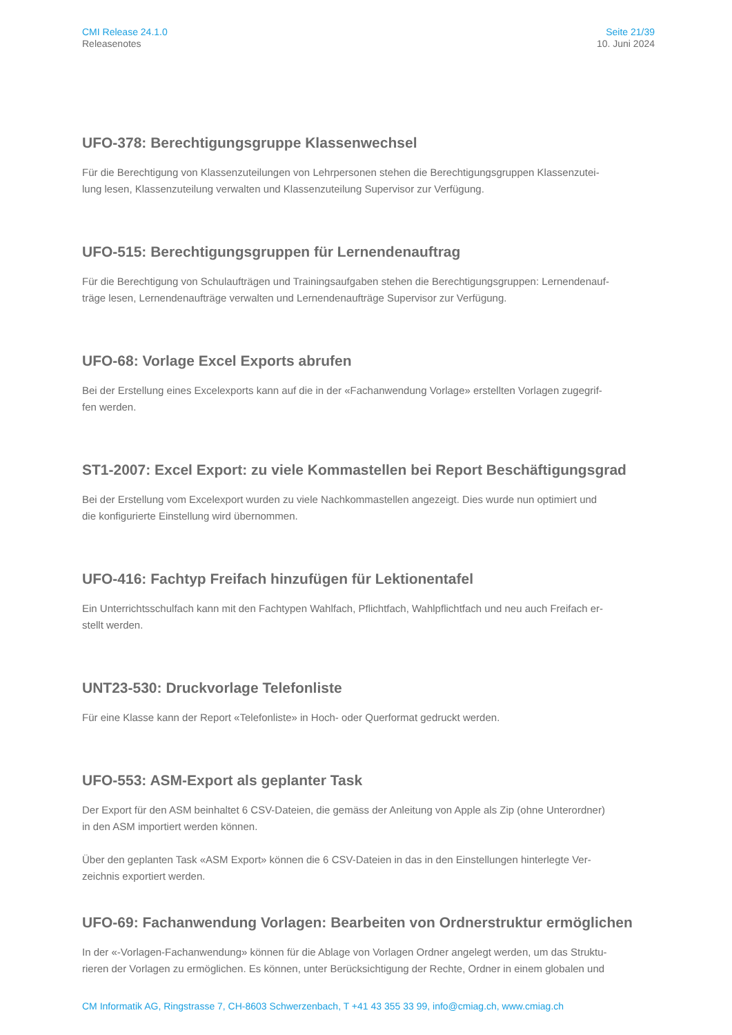CMI Release 24.1.0
Releasenotes
Seite 21/39
10. Juni 2024
UFO-378: Berechtigungsgruppe Klassenwechsel
Für die Berechtigung von Klassenzuteilungen von Lehrpersonen stehen die Berechtigungsgruppen Klassenzutei-
lung lesen, Klassenzuteilung verwalten und Klassenzuteilung Supervisor zur Verfügung.
UFO-515: Berechtigungsgruppen für Lernendenauftrag
Für die Berechtigung von Schulaufträgen und Trainingsaufgaben stehen die Berechtigungsgruppen: Lernendenauf-
träge lesen, Lernendenaufträge verwalten und Lernendenaufträge Supervisor zur Verfügung.
UFO-68: Vorlage Excel Exports abrufen
Bei der Erstellung eines Excelexports kann auf die in der «Fachanwendung Vorlage» erstellten Vorlagen zugegrif-
fen werden.
ST1-2007: Excel Export: zu viele Kommastellen bei Report Beschäftigungsgrad
Bei der Erstellung vom Excelexport wurden zu viele Nachkommastellen angezeigt. Dies wurde nun optimiert und
die konfigurierte Einstellung wird übernommen.
UFO-416: Fachtyp Freifach hinzufügen für Lektionentafel
Ein Unterrichtsschulfach kann mit den Fachtypen Wahlfach, Pflichtfach, Wahlpflichtfach und neu auch Freifach er-
stellt werden.
UNT23-530: Druckvorlage Telefonliste
Für eine Klasse kann der Report «Telefonliste» in Hoch- oder Querformat gedruckt werden.
UFO-553: ASM-Export als geplanter Task
Der Export für den ASM beinhaltet 6 CSV-Dateien, die gemäss der Anleitung von Apple als Zip (ohne Unterordner)
in den ASM importiert werden können.
Über den geplanten Task «ASM Export» können die 6 CSV-Dateien in das in den Einstellungen hinterlegte Ver-
zeichnis exportiert werden.
UFO-69: Fachanwendung Vorlagen: Bearbeiten von Ordnerstruktur ermöglichen
In der «-Vorlagen-Fachanwendung» können für die Ablage von Vorlagen Ordner angelegt werden, um das Struktu-
rieren der Vorlagen zu ermöglichen. Es können, unter Berücksichtigung der Rechte, Ordner in einem globalen und
CM Informatik AG, Ringstrasse 7, CH-8603 Schwerzenbach, T +41 43 355 33 99, info@cmiag.ch, www.cmiag.ch